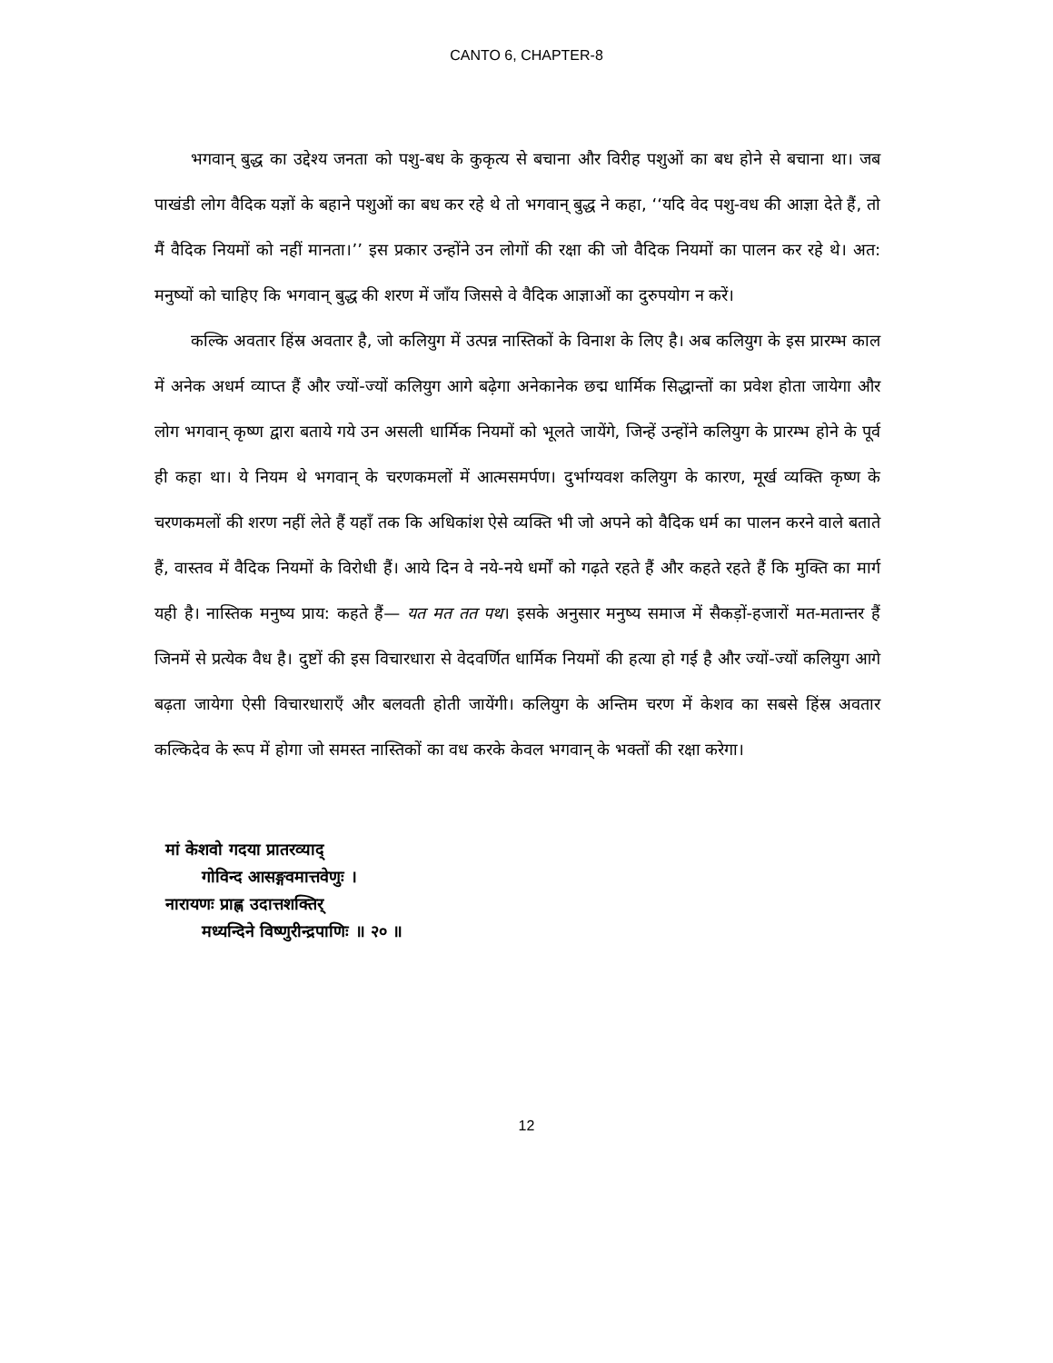CANTO 6, CHAPTER-8
भगवान् बुद्ध का उद्देश्य जनता को पशु-बध के कुकृत्य से बचाना और विरीह पशुओं का बध होने से बचाना था। जब पाखंडी लोग वैदिक यज्ञों के बहाने पशुओं का बध कर रहे थे तो भगवान् बुद्ध ने कहा, ‘‘यदि वेद पशु-वध की आज्ञा देते हैं, तो मैं वैदिक नियमों को नहीं मानता।’’ इस प्रकार उन्होंने उन लोगों की रक्षा की जो वैदिक नियमों का पालन कर रहे थे। अत: मनुष्यों को चाहिए कि भगवान् बुद्ध की शरण में जाँय जिससे वे वैदिक आज्ञाओं का दुरुपयोग न करें।
कल्कि अवतार हिंस्र अवतार है, जो कलियुग में उत्पन्न नास्तिकों के विनाश के लिए है। अब कलियुग के इस प्रारम्भ काल में अनेक अधर्म व्याप्त हैं और ज्यों-ज्यों कलियुग आगे बढ़ेगा अनेकानेक छद्म धार्मिक सिद्धान्तों का प्रवेश होता जायेगा और लोग भगवान् कृष्ण द्वारा बताये गये उन असली धार्मिक नियमों को भूलते जायेंगे, जिन्हें उन्होंने कलियुग के प्रारम्भ होने के पूर्व ही कहा था। ये नियम थे भगवान् के चरणकमलों में आत्मसमर्पण। दुर्भाग्यवश कलियुग के कारण, मूर्ख व्यक्ति कृष्ण के चरणकमलों की शरण नहीं लेते हैं यहाँ तक कि अधिकांश ऐसे व्यक्ति भी जो अपने को वैदिक धर्म का पालन करने वाले बताते हैं, वास्तव में वैदिक नियमों के विरोधी हैं। आये दिन वे नये-नये धर्मों को गढ़ते रहते हैं और कहते रहते हैं कि मुक्ति का मार्ग यही है। नास्तिक मनुष्य प्राय: कहते हैं— यत मत तत पथ। इसके अनुसार मनुष्य समाज में सैकड़ों-हजारों मत-मतान्तर हैं जिनमें से प्रत्येक वैध है। दुष्टों की इस विचारधारा से वेदवर्णित धार्मिक नियमों की हत्या हो गई है और ज्यों-ज्यों कलियुग आगे बढ़ता जायेगा ऐसी विचारधाराएँ और बलवती होती जायेंगी। कलियुग के अन्तिम चरण में केशव का सबसे हिंस्र अवतार कल्किदेव के रूप में होगा जो समस्त नास्तिकों का वध करके केवल भगवान् के भक्तों की रक्षा करेगा।
मां केशवो गदया प्रातरव्याद्
गोविन्द आसङ्गवमात्तवेणुः ।
नारायणः प्राह्ण उदात्तशक्तिर्
मध्यन्दिने विष्णुरीन्द्रपाणिः ॥ २० ॥
12